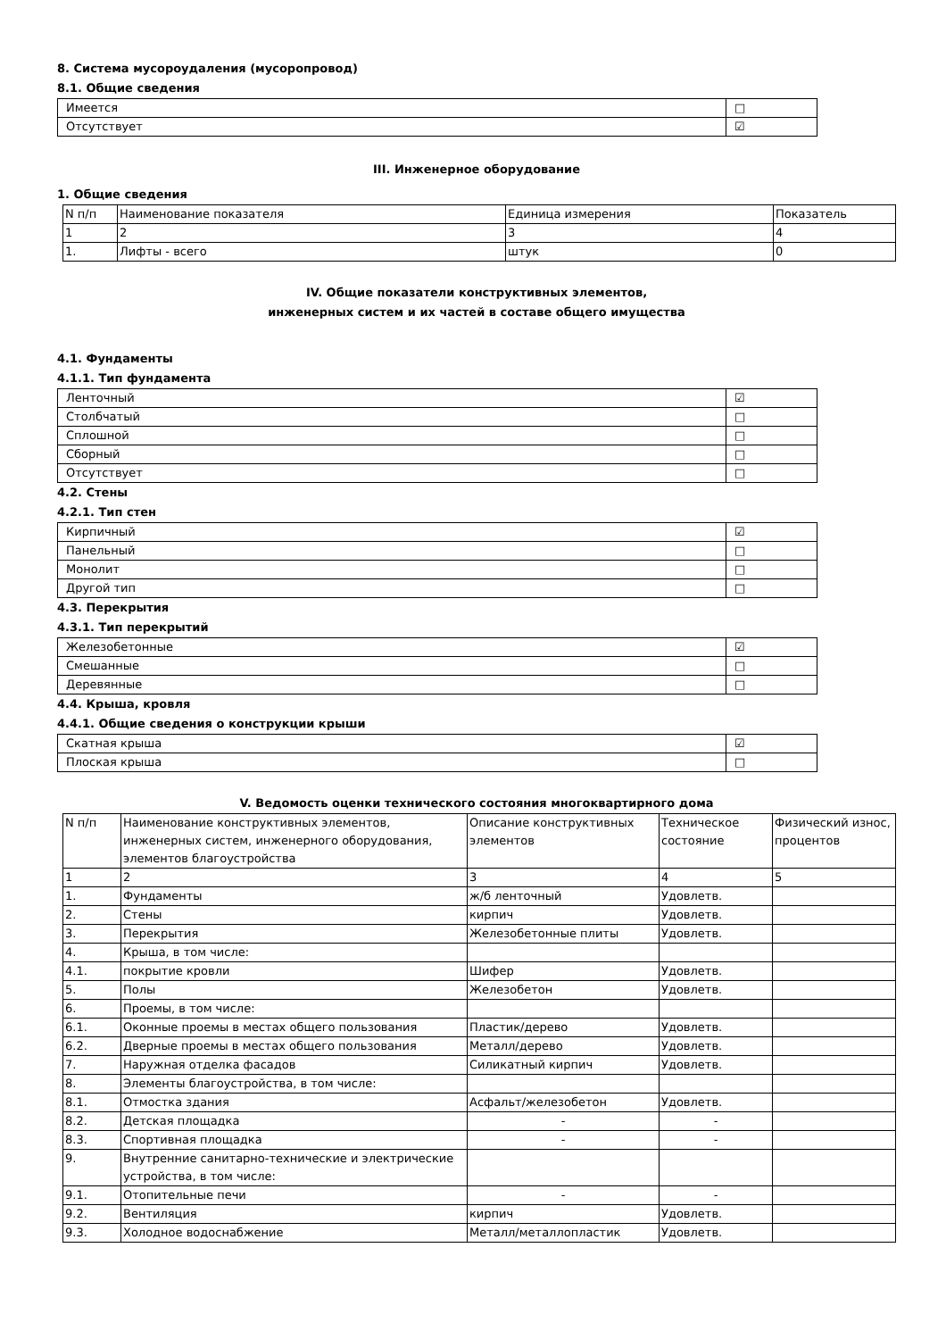8. Система мусороудаления (мусоропровод)
8.1. Общие сведения
| Имеется | □ |
| Отсутствует | ☑ |
III. Инженерное оборудование
1. Общие сведения
| N п/п | Наименование показателя | Единица измерения | Показатель |
| 1 | 2 | 3 | 4 |
| 1. | Лифты - всего | штук | 0 |
IV. Общие показатели конструктивных элементов,
инженерных систем и их частей в составе общего имущества
4.1. Фундаменты
4.1.1. Тип фундамента
| Ленточный | ☑ |
| Столбчатый | □ |
| Сплошной | □ |
| Сборный | □ |
| Отсутствует | □ |
4.2. Стены
4.2.1. Тип стен
| Кирпичный | ☑ |
| Панельный | □ |
| Монолит | □ |
| Другой тип | □ |
4.3. Перекрытия
4.3.1. Тип перекрытий
| Железобетонные | ☑ |
| Смешанные | □ |
| Деревянные | □ |
4.4. Крыша, кровля
4.4.1. Общие сведения о конструкции крыши
| Скатная крыша | ☑ |
| Плоская крыша | □ |
V. Ведомость оценки технического состояния многоквартирного дома
| N п/п | Наименование конструктивных элементов, инженерных систем, инженерного оборудования, элементов благоустройства | Описание конструктивных элементов | Техническое состояние | Физический износ, процентов |
| 1 | 2 | 3 | 4 | 5 |
| 1. | Фундаменты | ж/б ленточный | Удовлетв. | |
| 2. | Стены | кирпич | Удовлетв. | |
| 3. | Перекрытия | Железобетонные плиты | Удовлетв. | |
| 4. | Крыша, в том числе: | | | |
| 4.1. | покрытие кровли | Шифер | Удовлетв. | |
| 5. | Полы | Железобетон | Удовлетв. | |
| 6. | Проемы, в том числе: | | | |
| 6.1. | Оконные проемы в местах общего пользования | Пластик/дерево | Удовлетв. | |
| 6.2. | Дверные проемы в местах общего пользования | Металл/дерево | Удовлетв. | |
| 7. | Наружная отделка фасадов | Силикатный кирпич | Удовлетв. | |
| 8. | Элементы благоустройства, в том числе: | | | |
| 8.1. | Отмостка здания | Асфальт/железобетон | Удовлетв. | |
| 8.2. | Детская площадка | - | - | |
| 8.3. | Спортивная площадка | - | - | |
| 9. | Внутренние санитарно-технические и электрические устройства, в том числе: | | | |
| 9.1. | Отопительные печи | - | - | |
| 9.2. | Вентиляция | кирпич | Удовлетв. | |
| 9.3. | Холодное водоснабжение | Металл/металлопластик | Удовлетв. | |